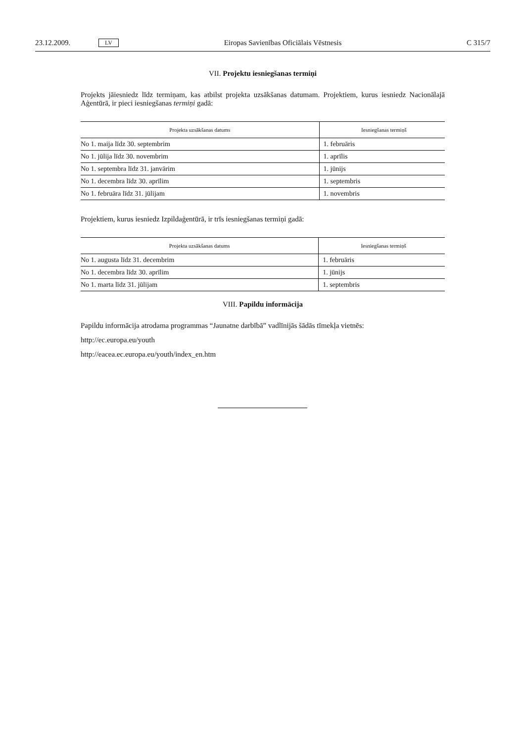23.12.2009. LV Eiropas Savienības Oficiālais Vēstnesis C 315/7
VII. Projektu iesniegšanas termiņi
Projekts jāiesniedz līdz termiņam, kas atbilst projekta uzsākšanas datumam. Projektiem, kurus iesniedz Nacionālajā Aģentūrā, ir pieci iesniegšanas termiņi gadā:
| Projekta uzsākšanas datums | Iesniegšanas termiņš |
| --- | --- |
| No 1. maija līdz 30. septembrim | 1. februāris |
| No 1. jūlija līdz 30. novembrim | 1. aprīlis |
| No 1. septembra līdz 31. janvārim | 1. jūnijs |
| No 1. decembra līdz 30. aprīlim | 1. septembris |
| No 1. februāra līdz 31. jūlijam | 1. novembris |
Projektiem, kurus iesniedz Izpildaģentūrā, ir trīs iesniegšanas termiņi gadā:
| Projekta uzsākšanas datums | Iesniegšanas termiņš |
| --- | --- |
| No 1. augusta līdz 31. decembrim | 1. februāris |
| No 1. decembra līdz 30. aprīlim | 1. jūnijs |
| No 1. marta līdz 31. jūlijam | 1. septembris |
VIII. Papildu informācija
Papildu informācija atrodama programmas “Jaunatne darbībā” vadlīnijās šādās tīmekļa vietnēs:
http://ec.europa.eu/youth
http://eacea.ec.europa.eu/youth/index_en.htm